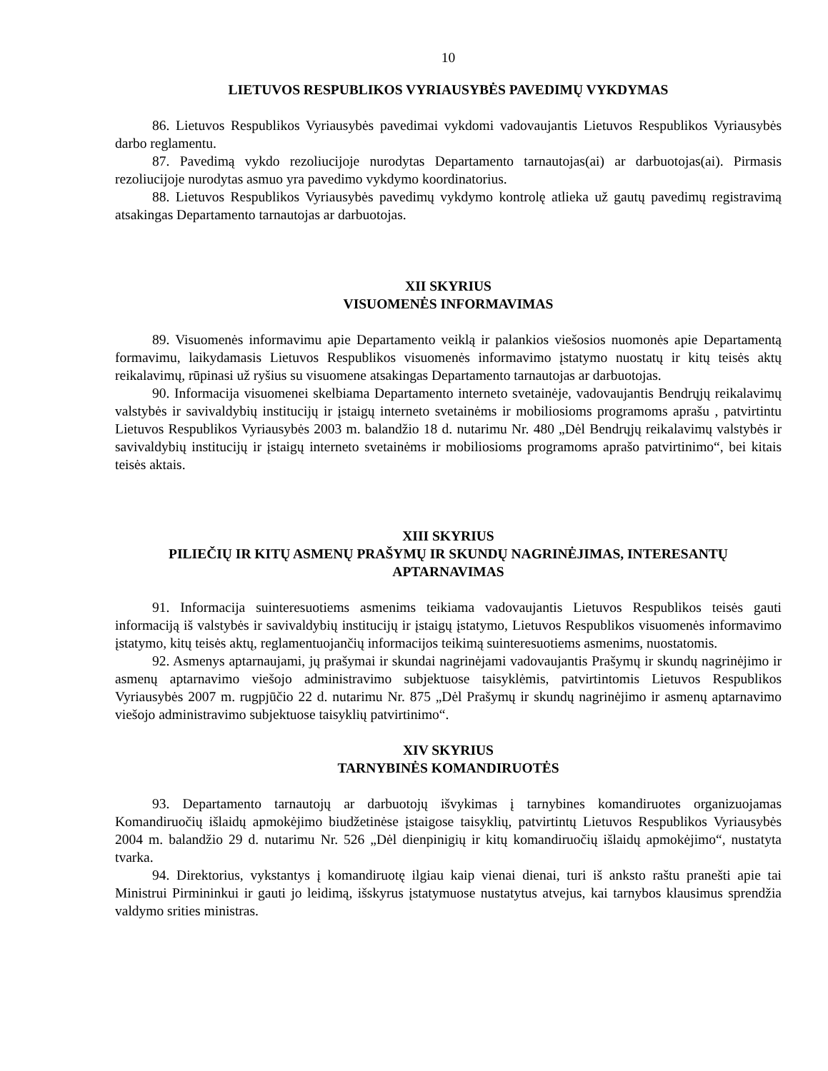10
LIETUVOS RESPUBLIKOS VYRIAUSYBĖS PAVEDIMŲ VYKDYMAS
86. Lietuvos Respublikos Vyriausybės pavedimai vykdomi vadovaujantis Lietuvos Respublikos Vyriausybės darbo reglamentu.
87. Pavedimą vykdo rezoliucijoje nurodytas Departamento tarnautojas(ai) ar darbuotojas(ai). Pirmasis rezoliucijoje nurodytas asmuo yra pavedimo vykdymo koordinatorius.
88. Lietuvos Respublikos Vyriausybės pavedimų vykdymo kontrolę atlieka už gautų pavedimų registravimą atsakingas Departamento tarnautojas ar darbuotojas.
XII SKYRIUS
VISUOMENĖS INFORMAVIMAS
89. Visuomenės informavimu apie Departamento veiklą ir palankios viešosios nuomonės apie Departamentą formavimu, laikydamasis Lietuvos Respublikos visuomenės informavimo įstatymo nuostatų ir kitų teisės aktų reikalavimų, rūpinasi už ryšius su visuomene atsakingas Departamento tarnautojas ar darbuotojas.
90. Informacija visuomenei skelbiama Departamento interneto svetainėje, vadovaujantis Bendrųjų reikalavimų valstybės ir savivaldybių institucijų ir įstaigų interneto svetainėms ir mobiliosioms programoms aprašu , patvirtintu Lietuvos Respublikos Vyriausybės 2003 m. balandžio 18 d. nutarimu Nr. 480 „Dėl Bendrųjų reikalavimų valstybės ir savivaldybių institucijų ir įstaigų interneto svetainėms ir mobiliosioms programoms aprašo patvirtinimo“, bei kitais teisės aktais.
XIII SKYRIUS
PILIEČIŲ IR KITŲ ASMENŲ PRAŠYMŲ IR SKUNDŲ NAGRINĖJIMAS, INTERESANTŲ APTARNAVIMAS
91. Informacija suinteresuotiems asmenims teikiama vadovaujantis Lietuvos Respublikos teisės gauti informaciją iš valstybės ir savivaldybių institucijų ir įstaigų įstatymo, Lietuvos Respublikos visuomenės informavimo įstatymo, kitų teisės aktų, reglamentuojančių informacijos teikimą suinteresuotiems asmenims, nuostatomis.
92. Asmenys aptarnaujami, jų prašymai ir skundai nagrinėjami vadovaujantis Prašymų ir skundų nagrinėjimo ir asmenų aptarnavimo viešojo administravimo subjektuose taisyklėmis, patvirtintomis Lietuvos Respublikos Vyriausybės 2007 m. rugpjūčio 22 d. nutarimu Nr. 875 „Dėl Prašymų ir skundų nagrinėjimo ir asmenų aptarnavimo viešojo administravimo subjektuose taisyklių patvirtinimo“.
XIV SKYRIUS
TARNYBINĖS KOMANDIRUOTĖS
93. Departamento tarnautojų ar darbuotojų išvykimas į tarnybines komandiruotes organizuojamas Komandiruočių išlaidų apmokėjimo biudžetinėse įstaigose taisyklių, patvirtintų Lietuvos Respublikos Vyriausybės 2004 m. balandžio 29 d. nutarimu Nr. 526 „Dėl dienpinigių ir kitų komandiruočių išlaidų apmokėjimo“, nustatyta tvarka.
94. Direktorius, vykstantys į komandiruotę ilgiau kaip vienai dienai, turi iš anksto raštu pranešti apie tai Ministrui Pirmininkui ir gauti jo leidimą, išskyrus įstatymuose nustatytus atvejus, kai tarnybos klausimus sprendžia valdymo srities ministras.